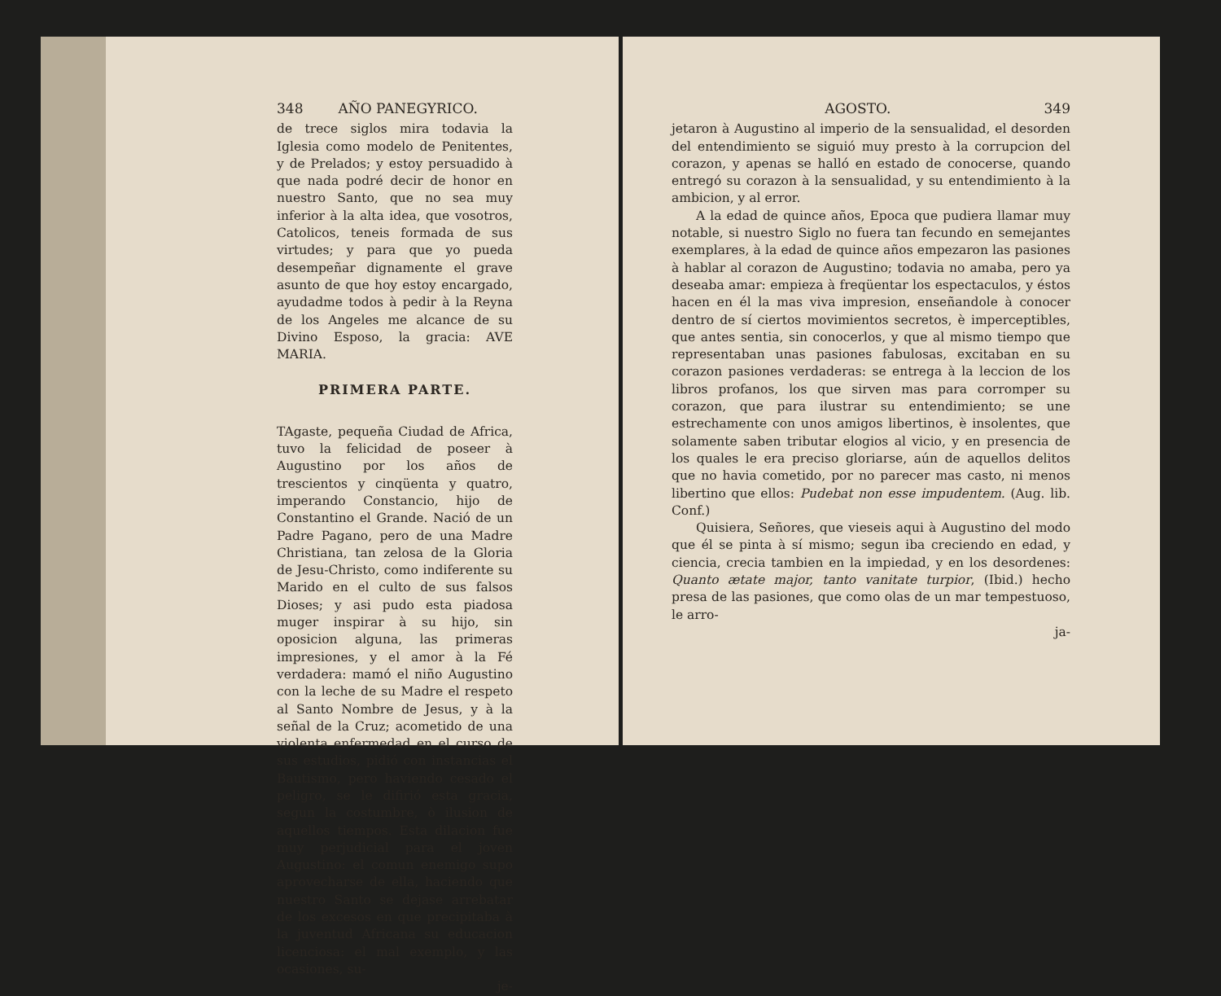348 AÑO PANEGYRICO.
de trece siglos mira todavia la Iglesia como modelo de Penitentes, y de Prelados; y estoy persuadido à que nada podré decir de honor en nuestro Santo, que no sea muy inferior à la alta idea, que vosotros, Catolicos, teneis formada de sus virtudes; y para que yo pueda desempeñar dignamente el grave asunto de que hoy estoy encargado, ayudadme todos à pedir à la Reyna de los Angeles me alcance de su Divino Esposo, la gracia: AVE MARIA.
PRIMERA PARTE.
TAgaste, pequeña Ciudad de Africa, tuvo la felicidad de poseer à Augustino por los años de trescientos y cinqüenta y quatro, imperando Constancio, hijo de Constantino el Grande. Nació de un Padre Pagano, pero de una Madre Christiana, tan zelosa de la Gloria de Jesu-Christo, como indiferente su Marido en el culto de sus falsos Dioses; y asi pudo esta piadosa muger inspirar à su hijo, sin oposicion alguna, las primeras impresiones, y el amor à la Fé verdadera: mamó el niño Augustino con la leche de su Madre el respeto al Santo Nombre de Jesus, y à la señal de la Cruz; acometido de una violenta enfermedad en el curso de sus estudios, pidió con instancias el Bautismo, pero haviendo cesado el peligro, se le difirió esta gracia, segun la costumbre, ò ilusion de aquellos tiempos. Esta dilacion fue muy perjudicial para el joven Augustino: el comun enemigo supo aprovecharse de ella, haciendo que nuestro Santo se dejase arrebatar de los excesos en que precipitaba à la juventud Africana su educacion licenciosa: el mal exemplo, y las ocasiones, su-
je-
AGOSTO. 349
jetaron à Augustino al imperio de la sensualidad, el desorden del entendimiento se siguió muy presto à la corrupcion del corazon, y apenas se halló en estado de conocerse, quando entregó su corazon à la sensualidad, y su entendimiento à la ambicion, y al error.
A la edad de quince años, Epoca que pudiera llamar muy notable, si nuestro Siglo no fuera tan fecundo en semejantes exemplares, à la edad de quince años empezaron las pasiones à hablar al corazon de Augustino; todavia no amaba, pero ya deseaba amar: empieza à freqüentar los espectaculos, y éstos hacen en él la mas viva impresion, enseñandole à conocer dentro de sí ciertos movimientos secretos, è imperceptibles, que antes sentia, sin conocerlos, y que al mismo tiempo que representaban unas pasiones fabulosas, excitaban en su corazon pasiones verdaderas: se entrega à la leccion de los libros profanos, los que sirven mas para corromper su corazon, que para ilustrar su entendimiento; se une estrechamente con unos amigos libertinos, è insolentes, que solamente saben tributar elogios al vicio, y en presencia de los quales le era preciso gloriarse, aún de aquellos delitos que no havia cometido, por no parecer mas casto, ni menos libertino que ellos: Pudebat non esse impudentem. (Aug. lib. Conf.)
Quisiera, Señores, que vieseis aqui à Augustino del modo que él se pinta à sí mismo; segun iba creciendo en edad, y ciencia, crecia tambien en la impiedad, y en los desordenes: Quanto ætate major, tanto vanitate turpior, (Ibid.) hecho presa de las pasiones, que como olas de un mar tempestuoso, le arro-
ja-